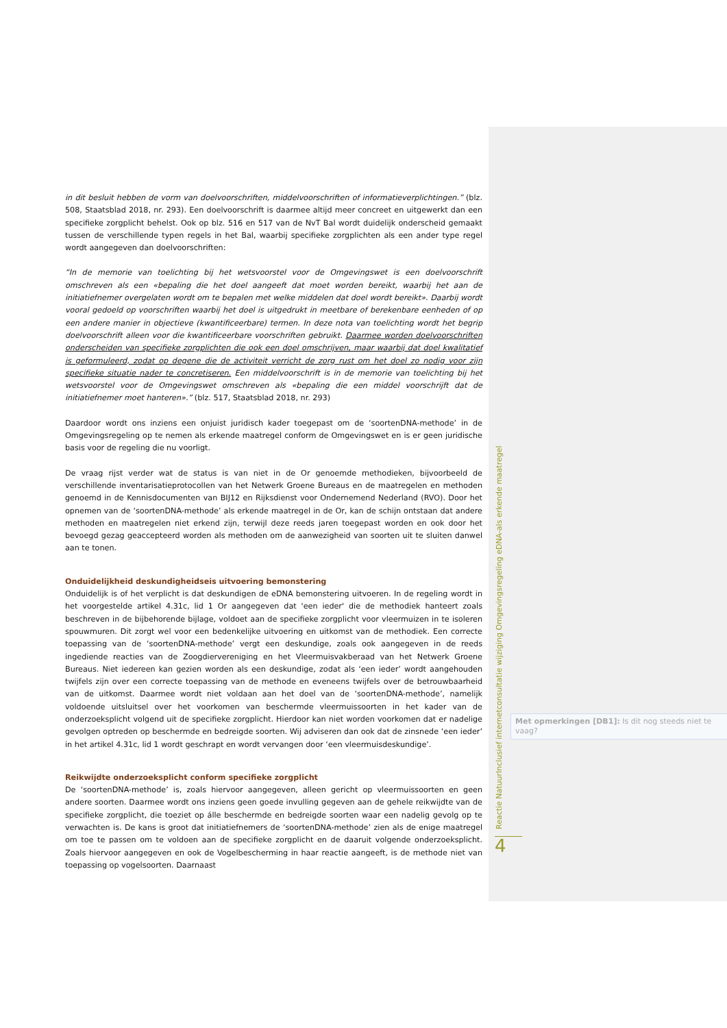in dit besluit hebben de vorm van doelvoorschriften, middelvoorschriften of informatieverplichtingen.” (blz. 508, Staatsblad 2018, nr. 293). Een doelvoorschrift is daarmee altijd meer concreet en uitgewerkt dan een specifieke zorgplicht behelst. Ook op blz. 516 en 517 van de NvT Bal wordt duidelijk onderscheid gemaakt tussen de verschillende typen regels in het Bal, waarbij specifieke zorgplichten als een ander type regel wordt aangegeven dan doelvoorschriften:
“In de memorie van toelichting bij het wetsvoorstel voor de Omgevingswet is een doelvoorschrift omschreven als een «bepaling die het doel aangeeft dat moet worden bereikt, waarbij het aan de initiatiefnemer overgelaten wordt om te bepalen met welke middelen dat doel wordt bereikt». Daarbij wordt vooral gedoeld op voorschriften waarbij het doel is uitgedrukt in meetbare of berekenbare eenheden of op een andere manier in objectieve (kwantificeerbare) termen. In deze nota van toelichting wordt het begrip doelvoorschrift alleen voor die kwantificeerbare voorschriften gebruikt. Daarmee worden doelvoorschriften onderscheiden van specifieke zorgplichten die ook een doel omschrijven, maar waarbij dat doel kwalitatief is geformuleerd, zodat op degene die de activiteit verricht de zorg rust om het doel zo nodig voor zijn specifieke situatie nader te concretiseren. Een middelvoorschrift is in de memorie van toelichting bij het wetsvoorstel voor de Omgevingswet omschreven als «bepaling die een middel voorschrijft dat de initiatiefnemer moet hanteren».” (blz. 517, Staatsblad 2018, nr. 293)
Daardoor wordt ons inziens een onjuist juridisch kader toegepast om de ‘soortenDNA-methode’ in de Omgevingsregeling op te nemen als erkende maatregel conform de Omgevingswet en is er geen juridische basis voor de regeling die nu voorligt.
De vraag rijst verder wat de status is van niet in de Or genoemde methodieken, bijvoorbeeld de verschillende inventarisatieprotocollen van het Netwerk Groene Bureaus en de maatregelen en methoden genoemd in de Kennisdocumenten van BIJ12 en Rijksdienst voor Ondernemend Nederland (RVO). Door het opnemen van de ‘soortenDNA-methode’ als erkende maatregel in de Or, kan de schijn ontstaan dat andere methoden en maatregelen niet erkend zijn, terwijl deze reeds jaren toegepast worden en ook door het bevoegd gezag geaccepteerd worden als methoden om de aanwezigheid van soorten uit te sluiten danwel aan te tonen.
Onduidelijkheid deskundigheidseis uitvoering bemonstering
Onduidelijk is of het verplicht is dat deskundigen de eDNA bemonstering uitvoeren. In de regeling wordt in het voorgestelde artikel 4.31c, lid 1 Or aangegeven dat 'een ieder' die de methodiek hanteert zoals beschreven in de bijbehorende bijlage, voldoet aan de specifieke zorgplicht voor vleermuizen in te isoleren spouwmuren. Dit zorgt wel voor een bedenkelijke uitvoering en uitkomst van de methodiek. Een correcte toepassing van de ‘soortenDNA-methode’ vergt een deskundige, zoals ook aangegeven in de reeds ingediende reacties van de Zoogdiervereniging en het Vleermuisvakberaad van het Netwerk Groene Bureaus. Niet iedereen kan gezien worden als een deskundige, zodat als ‘een ieder’ wordt aangehouden twijfels zijn over een correcte toepassing van de methode en eveneens twijfels over de betrouwbaarheid van de uitkomst. Daarmee wordt niet voldaan aan het doel van de ‘soortenDNA-methode’, namelijk voldoende uitsluitsel over het voorkomen van beschermde vleermuissoorten in het kader van de onderzoeksplicht volgend uit de specifieke zorgplicht. Hierdoor kan niet worden voorkomen dat er nadelige gevolgen optreden op beschermde en bedreigde soorten. Wij adviseren dan ook dat de zinsnede ‘een ieder’ in het artikel 4.31c, lid 1 wordt geschrapt en wordt vervangen door ‘een vleermuisdeskundige’.
Reikwijdte onderzoeksplicht conform specifieke zorgplicht
De ‘soortenDNA-methode’ is, zoals hiervoor aangegeven, alleen gericht op vleermuissoorten en geen andere soorten. Daarmee wordt ons inziens geen goede invulling gegeven aan de gehele reikwijdte van de specifieke zorgplicht, die toeziet op álle beschermde en bedreigde soorten waar een nadelig gevolg op te verwachten is. De kans is groot dat initiatiefnemers de ‘soortenDNA-methode’ zien als de enige maatregel om toe te passen om te voldoen aan de specifieke zorgplicht en de daaruit volgende onderzoeksplicht. Zoals hiervoor aangegeven en ook de Vogelbescherming in haar reactie aangeeft, is de methode niet van toepassing op vogelsoorten. Daarnaast
Met opmerkingen [DB1]: Is dit nog steeds niet te vaag?
Reactie NatuurInclusief internetconsultatie wijziging Omgevingsregeling eDNA-als erkende maatregel
4